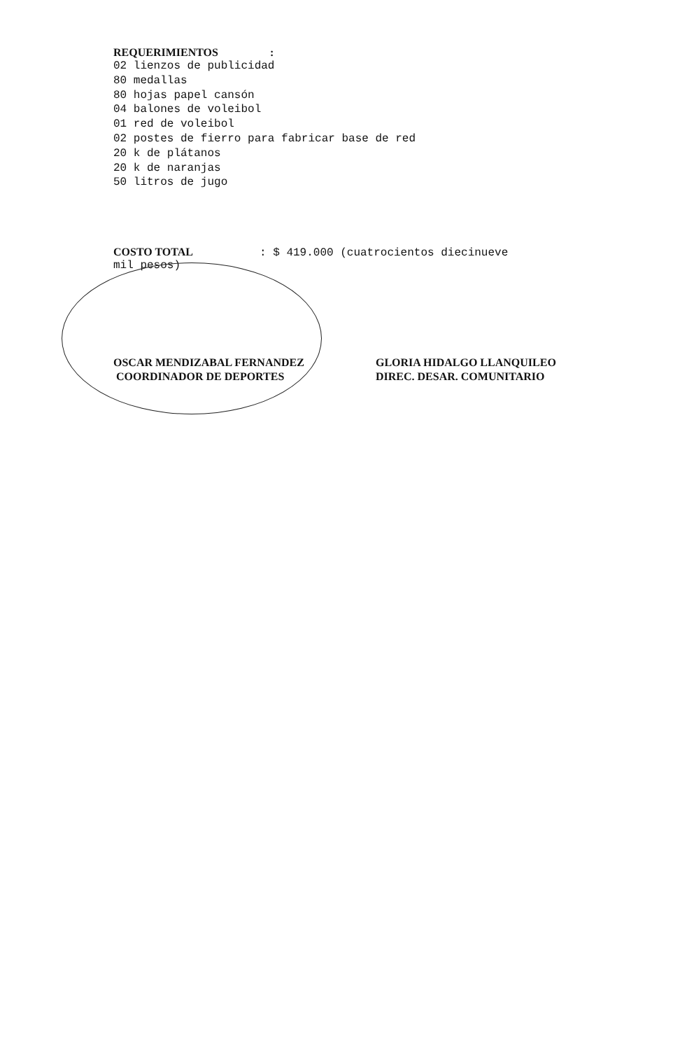REQUERIMIENTOS :
02 lienzos de publicidad
80 medallas
80 hojas papel cansón
04 balones de voleibol
01 red de voleibol
02 postes de fierro para fabricar base de red
20 k de plátanos
20 k de naranjas
50 litros de jugo
COSTO TOTAL: $ 419.000 (cuatrocientos diecinueve
mil pesos)
OSCAR MENDIZABAL FERNANDEZ
COORDINADOR DE DEPORTES
GLORIA HIDALGO LLANQUILEO
DIREC. DESAR. COMUNITARIO